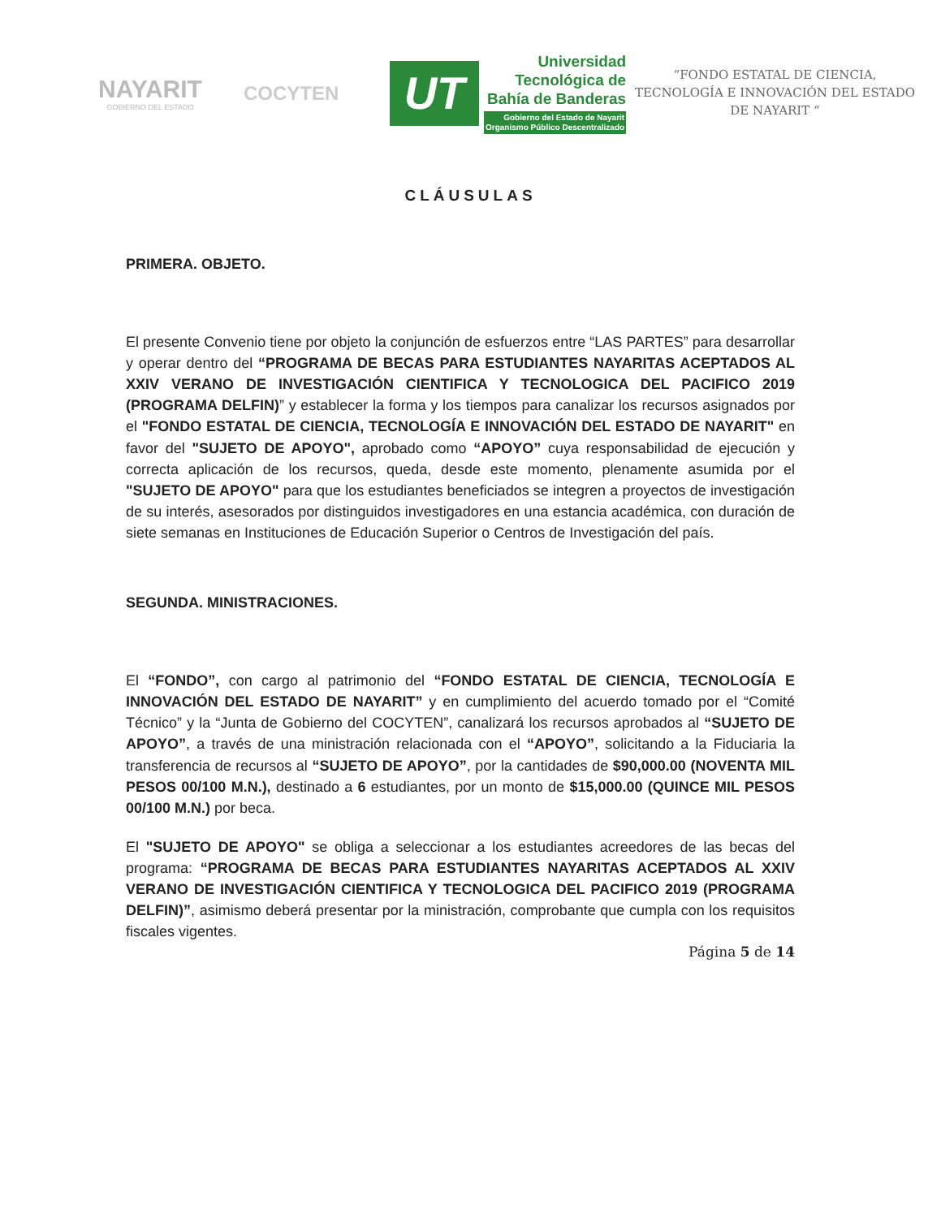NAYARIT
GOBIERNO DEL ESTADO
COCYTEN
UT
Universidad
Tecnológica de
Bahía de Banderas
Gobierno del Estado de Nayarit
Organismo Público Descentralizado
“FONDO ESTATAL DE CIENCIA, TECNOLOGÍA E INNOVACIÓN DEL ESTADO DE NAYARIT “
CLÁUSULAS
PRIMERA. OBJETO.
El presente Convenio tiene por objeto la conjunción de esfuerzos entre “LAS PARTES” para desarrollar y operar dentro del “PROGRAMA DE BECAS PARA ESTUDIANTES NAYARITAS ACEPTADOS AL XXIV VERANO DE INVESTIGACIÓN CIENTIFICA Y TECNOLOGICA DEL PACIFICO 2019 (PROGRAMA DELFIN)” y establecer la forma y los tiempos para canalizar los recursos asignados por el "FONDO ESTATAL DE CIENCIA, TECNOLOGÍA E INNOVACIÓN DEL ESTADO DE NAYARIT" en favor del "SUJETO DE APOYO", aprobado como “APOYO” cuya responsabilidad de ejecución y correcta aplicación de los recursos, queda, desde este momento, plenamente asumida por el "SUJETO DE APOYO" para que los estudiantes beneficiados se integren a proyectos de investigación de su interés, asesorados por distinguidos investigadores en una estancia académica, con duración de siete semanas en Instituciones de Educación Superior o Centros de Investigación del país.
SEGUNDA. MINISTRACIONES.
El “FONDO”, con cargo al patrimonio del “FONDO ESTATAL DE CIENCIA, TECNOLOGÍA E INNOVACIÓN DEL ESTADO DE NAYARIT” y en cumplimiento del acuerdo tomado por el “Comité Técnico” y la “Junta de Gobierno del COCYTEN”, canalizará los recursos aprobados al “SUJETO DE APOYO”, a través de una ministración relacionada con el “APOYO”, solicitando a la Fiduciaria la transferencia de recursos al “SUJETO DE APOYO”, por la cantidades de $90,000.00 (NOVENTA MIL PESOS 00/100 M.N.), destinado a 6 estudiantes, por un monto de $15,000.00 (QUINCE MIL PESOS 00/100 M.N.) por beca.
El "SUJETO DE APOYO" se obliga a seleccionar a los estudiantes acreedores de las becas del programa: “PROGRAMA DE BECAS PARA ESTUDIANTES NAYARITAS ACEPTADOS AL XXIV VERANO DE INVESTIGACIÓN CIENTIFICA Y TECNOLOGICA DEL PACIFICO 2019 (PROGRAMA DELFIN)”, asimismo deberá presentar por la ministración, comprobante que cumpla con los requisitos fiscales vigentes.
Página 5 de 14